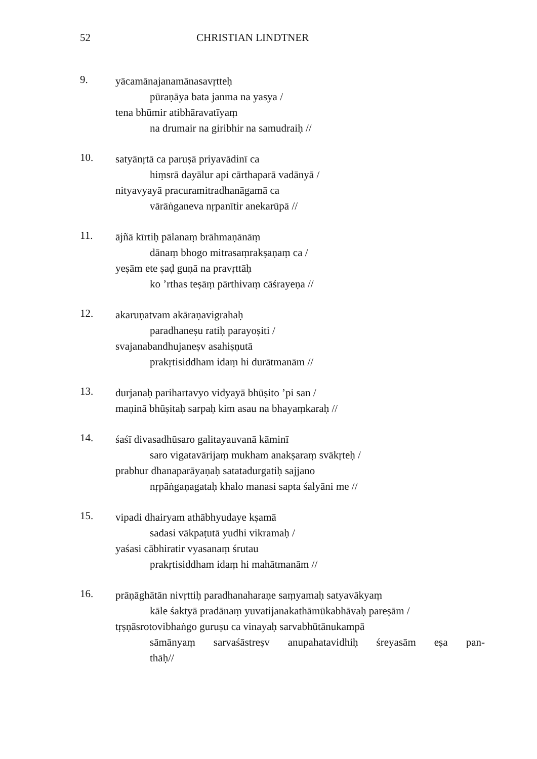52 CHRISTIAN LINDTNER
9.
yācamānajanamānasavṛtteḥ
pūraṇāya bata janma na yasya /
tena bhūmir atibhāravatīyaṃ
na drumair na giribhir na samudraiḥ //
10.
satyānṛtā ca paruṣā priyavādinī ca
hiṃsrā dayālur api cārthaparā vadānyā /
nityavyayā pracuramitradhanāgamā ca
vārāṅganeva nṛpanītir anekarūpā //
11.
ājñā kīrtiḥ pālanaṃ brāhmaṇānāṃ
dānaṃ bhogo mitrasaṃrakṣaṇaṃ ca /
yeṣām ete ṣaḍ guṇā na pravṛttāḥ
ko ’rthas teṣāṃ pārthivaṃ cāśrayeṇa //
12.
akaruṇatvam akāraṇavigrahaḥ
paradhaneṣu ratiḥ parayoṣiti /
svajanabandhujaneṣv asahiṣṇutā
prakṛtisiddham idaṃ hi durātmanām //
13.
durjanaḥ parihartavyo vidyayā bhūṣito ’pi san /
maṇinā bhūṣitaḥ sarpaḥ kim asau na bhayaṃkaraḥ //
14.
śaśī divasadhūsaro galitayauvanā kāminī
saro vigatavārijaṃ mukham anakṣaraṃ svākṛteḥ /
prabhur dhanaparāyaṇaḥ satatadurgatiḥ sajjano
nṛpāṅgaṇagataḥ khalo manasi sapta śalyāni me //
15.
vipadi dhairyam athābhyudaye kṣamā
sadasi vākpaṭutā yudhi vikramaḥ /
yaśasi cābhiratir vyasanaṃ śrutau
prakṛtisiddham idaṃ hi mahātmanām //
16.
prāṇāghātān nivṛttiḥ paradhanaharaṇe saṃyamaḥ satyavākyaṃ
kāle śaktyā pradānaṃ yuvatijanakathāmūkabhāvaḥ pareṣām /
tṛṣṇāsrotovibhaṅgo guruṣu ca vinayaḥ sarvabhūtānukampā
sāmānyaṃ sarvaśāstreṣv anupahatavidhiḥ śreyasām eṣa pan-
thāḥ//